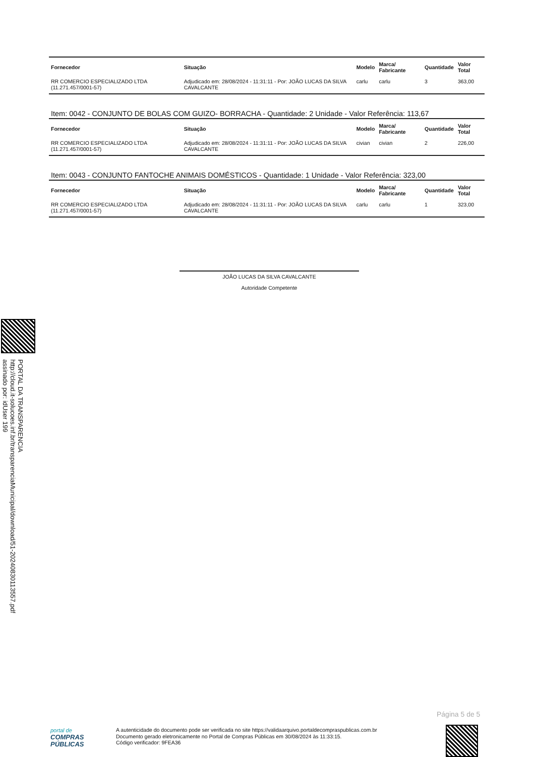| Fornecedor | Situação | Modelo | Marca/ Fabricante | Quantidade | Valor Total |
| --- | --- | --- | --- | --- | --- |
| RR COMERCIO ESPECIALIZADO LTDA (11.271.457/0001-57) | Adjudicado em: 28/08/2024 - 11:31:11 - Por: JOÃO LUCAS DA SILVA CAVALCANTE | carlu | carlu | 3 | 363,00 |
Item: 0042 - CONJUNTO DE BOLAS COM GUIZO- BORRACHA - Quantidade: 2 Unidade - Valor Referência: 113,67
| Fornecedor | Situação | Modelo | Marca/ Fabricante | Quantidade | Valor Total |
| --- | --- | --- | --- | --- | --- |
| RR COMERCIO ESPECIALIZADO LTDA (11.271.457/0001-57) | Adjudicado em: 28/08/2024 - 11:31:11 - Por: JOÃO LUCAS DA SILVA CAVALCANTE | civian | civian | 2 | 226,00 |
Item: 0043 - CONJUNTO FANTOCHE ANIMAIS DOMÉSTICOS - Quantidade: 1 Unidade - Valor Referência: 323,00
| Fornecedor | Situação | Modelo | Marca/ Fabricante | Quantidade | Valor Total |
| --- | --- | --- | --- | --- | --- |
| RR COMERCIO ESPECIALIZADO LTDA (11.271.457/0001-57) | Adjudicado em: 28/08/2024 - 11:31:11 - Por: JOÃO LUCAS DA SILVA CAVALCANTE | carlu | carlu | 1 | 323,00 |
JOÃO LUCAS DA SILVA CAVALCANTE
Autoridade Competente
PORTAL DA TRANSPARENCIA
http://cloud.it-solucoes.inf.br/transparenciaMunicipal/download/51-20240830113557.pdf
assinado por: idUser 199
Página 5 de 5
portal de
COMPRAS
PÚBLICAS
A autenticidade do documento pode ser verificada no site https://validaarquivo.portaldecompraspublicas.com.br
Documento gerado eletronicamente no Portal de Compras Públicas em 30/08/2024 às 11:33:15.
Código verificador: 9FEA36